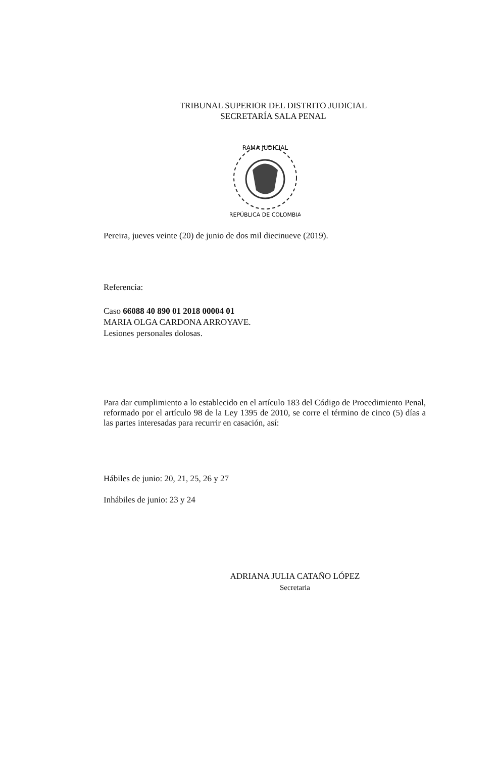TRIBUNAL SUPERIOR DEL DISTRITO JUDICIAL
SECRETARÍA SALA PENAL
RAMA JUDICIAL
REPÚBLICA DE COLOMBIA
Pereira, jueves veinte (20) de junio de dos mil diecinueve (2019).
Referencia:
Caso 66088 40 890 01 2018 00004 01
MARIA OLGA CARDONA ARROYAVE.
Lesiones personales dolosas.
Para dar cumplimiento a lo establecido en el artículo 183 del Código de Procedimiento Penal, reformado por el artículo 98 de la Ley 1395 de 2010, se corre el término de cinco (5) días a las partes interesadas para recurrir en casación, así:
Hábiles de junio: 20, 21, 25, 26 y 27
Inhábiles de junio: 23 y 24
ADRIANA JULIA CATAÑO LÓPEZ
Secretaria